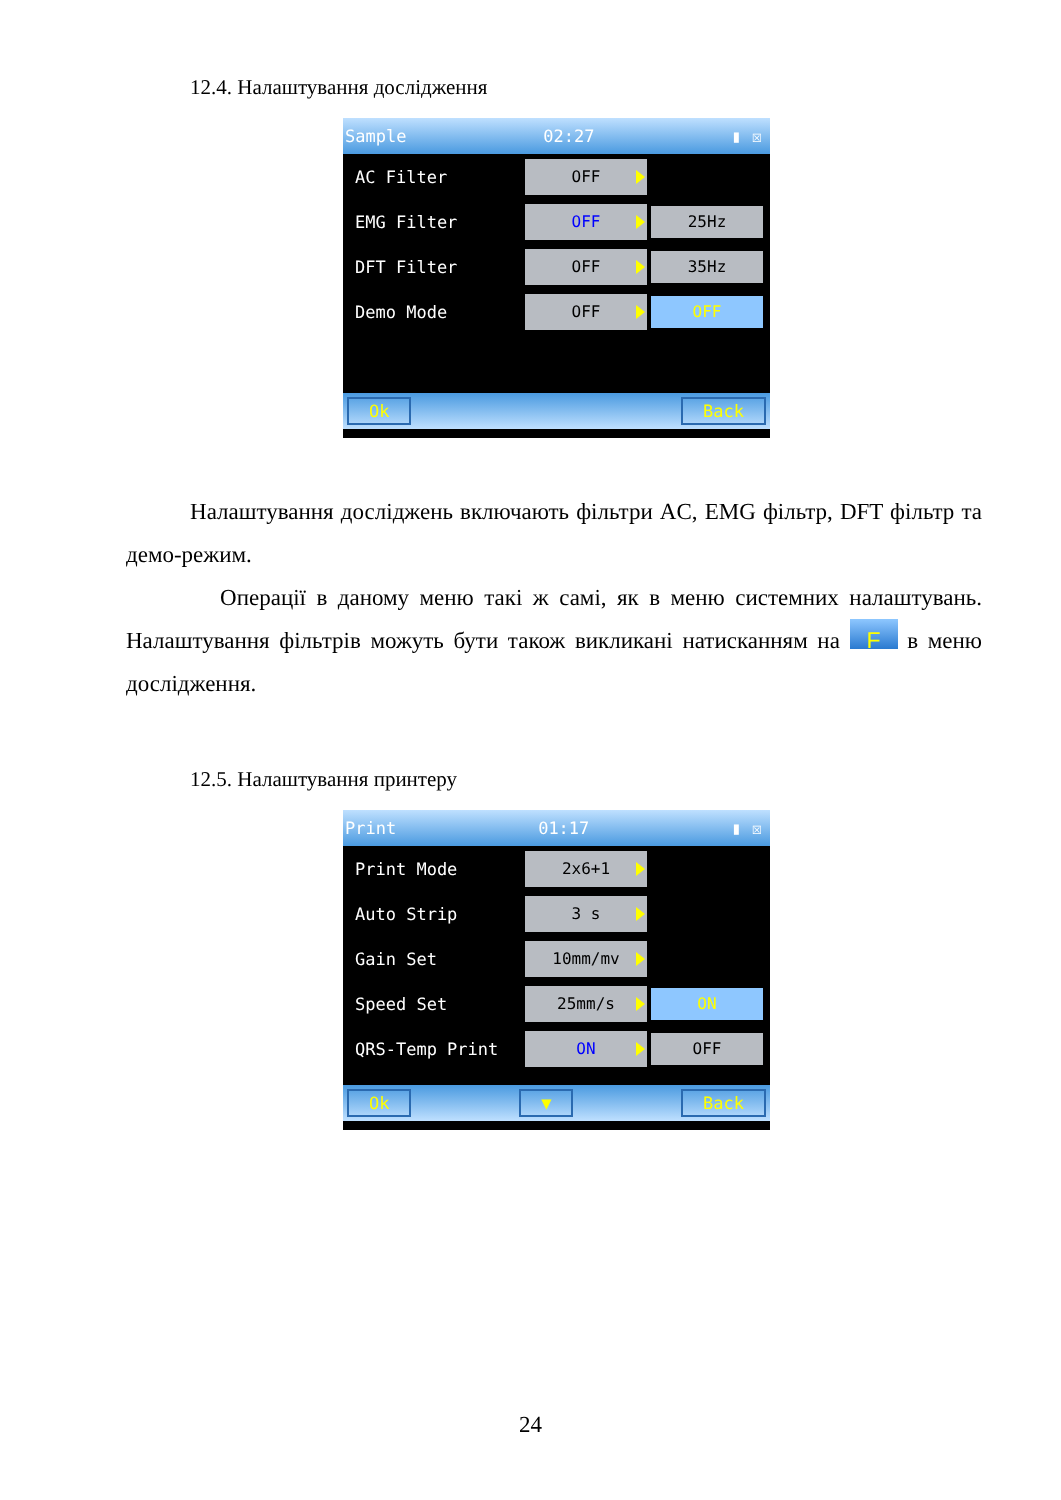12.4. Налаштування дослідження
Sample 02:27 ▮ ☒
AC Filter OFF
EMG Filter OFF 25Hz
DFT Filter OFF 35Hz
Demo Mode OFF OFF
Ok Back
Налаштування досліджень включають фільтри AC, EMG фільтр, DFT фільтр та демо-режим.
Операції в даному меню такі ж самі, як в меню системних налаштувань. Налаштування фільтрів можуть бути також викликані натисканням на F в меню дослідження.
12.5. Налаштування принтеру
Print 01:17 ▮ ☒
Print Mode 2x6+1
Auto Strip 3 s
Gain Set 10mm/mv
Speed Set 25mm/s ON
QRS-Temp Print ON OFF
Ok ▼ Back
24